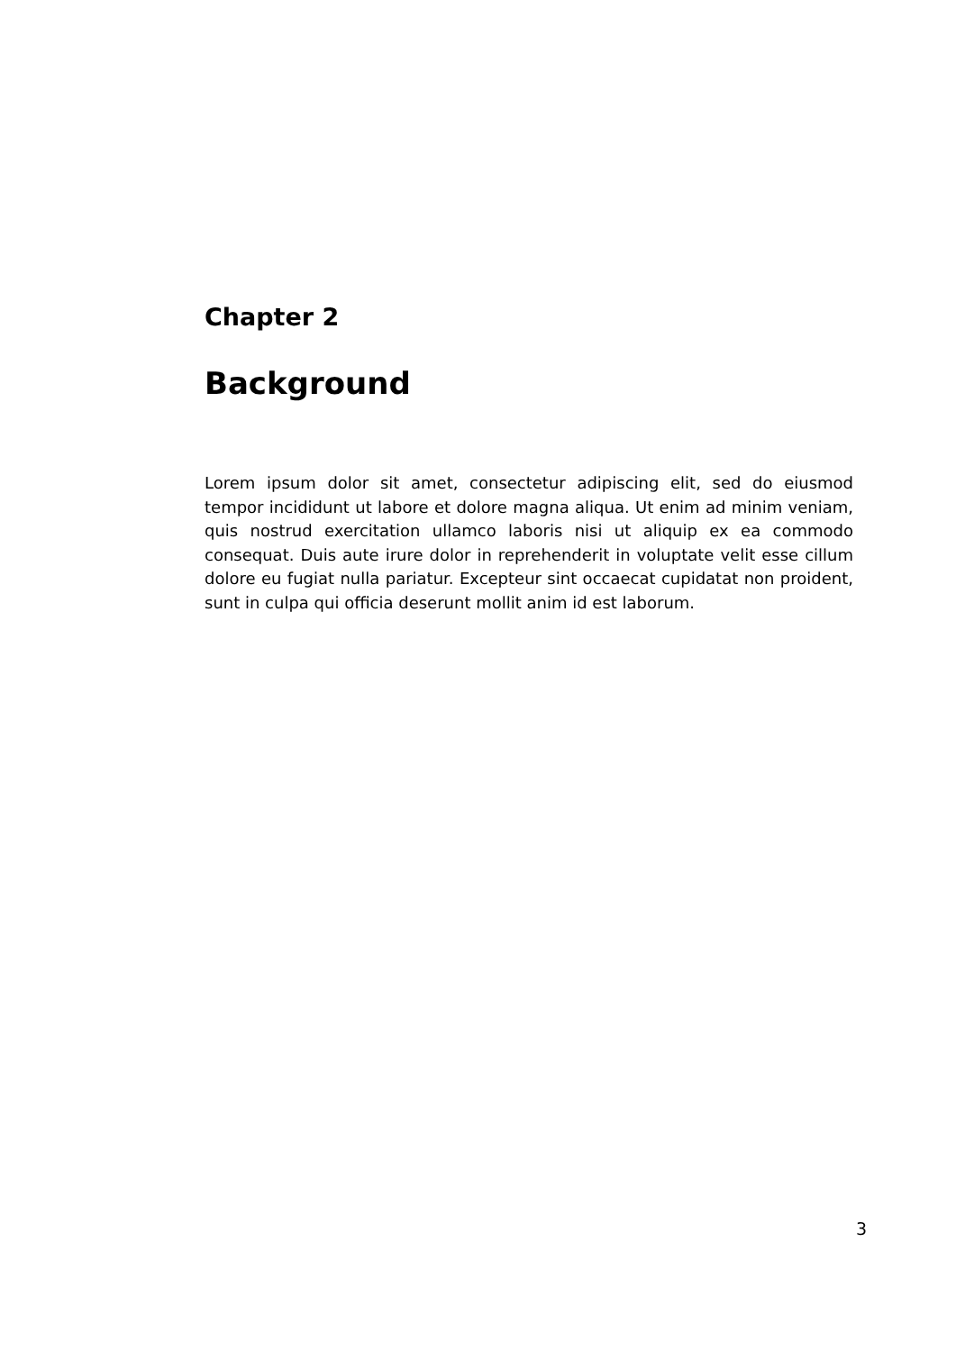Chapter 2
Background
Lorem ipsum dolor sit amet, consectetur adipiscing elit, sed do eiusmod tempor incididunt ut labore et dolore magna aliqua. Ut enim ad minim veniam, quis nostrud exercitation ullamco laboris nisi ut aliquip ex ea commodo consequat. Duis aute irure dolor in reprehenderit in voluptate velit esse cillum dolore eu fugiat nulla pariatur. Excepteur sint occaecat cupidatat non proident, sunt in culpa qui officia deserunt mollit anim id est laborum.
3